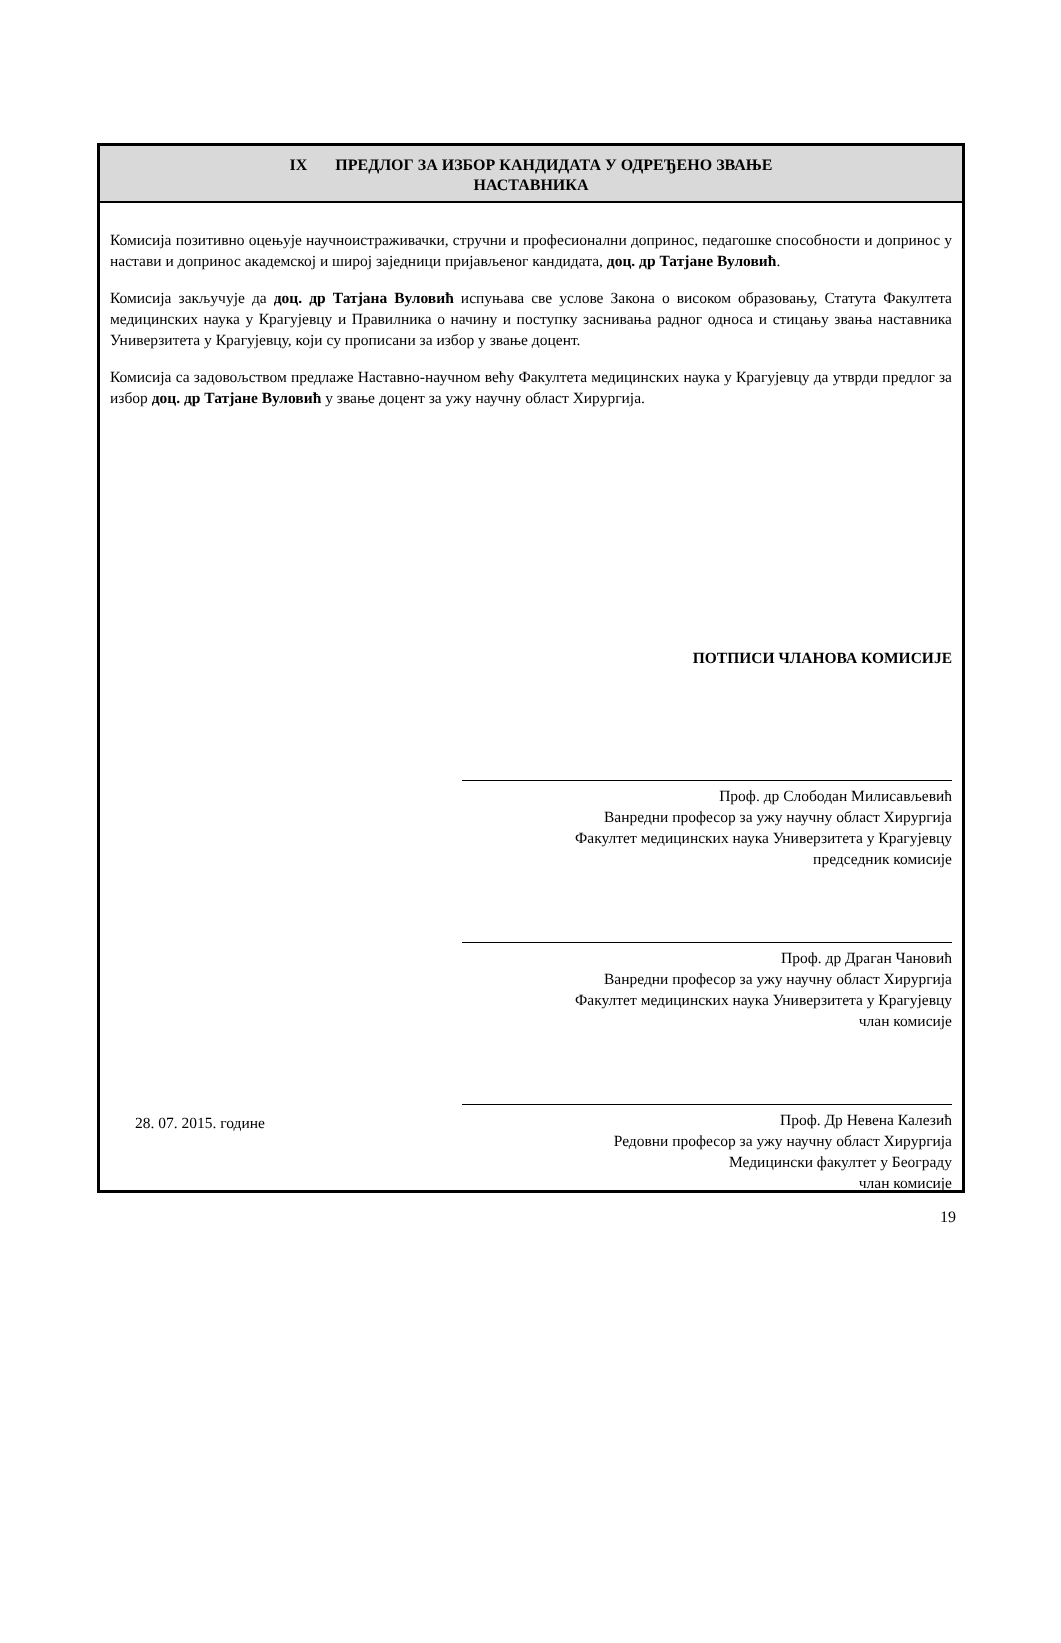IX ПРЕДЛОГ ЗА ИЗБОР КАНДИДАТА У ОДРЕЂЕНО ЗВАЊЕ
НАСТАВНИКА
Комисија позитивно оцењује научноистраживачки, стручни и професионални допринос, педагошке способности и допринос у настави и допринос академској и широј заједници пријављеног кандидата, доц. др Татјане Вуловић.
Комисија закључује да доц. др Татјана Вуловић испуњава све услове Закона о високом образовању, Статута Факултета медицинских наука у Крагујевцу и Правилника о начину и поступку заснивања радног односа и стицању звања наставника Универзитета у Крагујевцу, који су прописани за избор у звање доцент.
Комисија са задовољством предлаже Наставно-научном већу Факултета медицинских наука у Крагујевцу да утврди предлог за избор доц. др Татјане Вуловић у звање доцент за ужу научну област Хирургија.
ПОТПИСИ ЧЛАНОВА КОМИСИЈЕ
Проф. др Слободан Милисављевић
Ванредни професор за ужу научну област Хирургија
Факултет медицинских наука Универзитета у Крагујевцу
председник комисије
Проф. др Драган Чановић
Ванредни професор за ужу научну област Хирургија
Факултет медицинских наука Универзитета у Крагујевцу
члан комисије
Проф. Др Невена Калезић
Редовни професор за ужу научну област Хирургија
Медицински факултет у Београду
члан комисије
28. 07. 2015. године
19